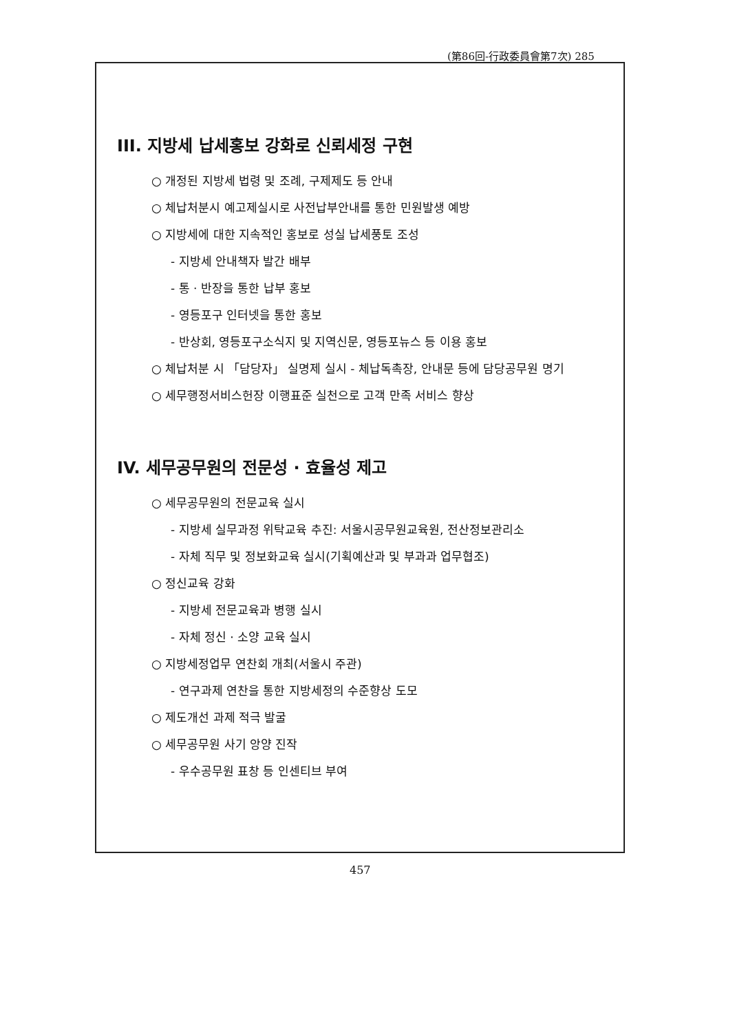(第86回-行政委員會第7次) 285
III. 지방세 납세홍보 강화로 신뢰세정 구현
○ 개정된 지방세 법령 및 조례, 구제제도 등 안내
○ 체납처분시 예고제실시로 사전납부안내를 통한 민원발생 예방
○ 지방세에 대한 지속적인 홍보로 성실 납세풍토 조성
- 지방세 안내책자 발간 배부
- 통 · 반장을 통한 납부 홍보
- 영등포구 인터넷을 통한 홍보
- 반상회, 영등포구소식지 및 지역신문, 영등포뉴스 등 이용 홍보
○ 체납처분 시 「담당자」 실명제 실시 - 체납독촉장, 안내문 등에 담당공무원 명기
○ 세무행정서비스헌장 이행표준 실천으로 고객 만족 서비스 향상
IV. 세무공무원의 전문성 · 효율성 제고
○ 세무공무원의 전문교육 실시
- 지방세 실무과정 위탁교육 추진: 서울시공무원교육원, 전산정보관리소
- 자체 직무 및 정보화교육 실시(기획예산과 및 부과과 업무협조)
○ 정신교육 강화
- 지방세 전문교육과 병행 실시
- 자체 정신 · 소양 교육 실시
○ 지방세정업무 연찬회 개최(서울시 주관)
- 연구과제 연찬을 통한 지방세정의 수준향상 도모
○ 제도개선 과제 적극 발굴
○ 세무공무원 사기 앙양 진작
- 우수공무원 표창 등 인센티브 부여
457